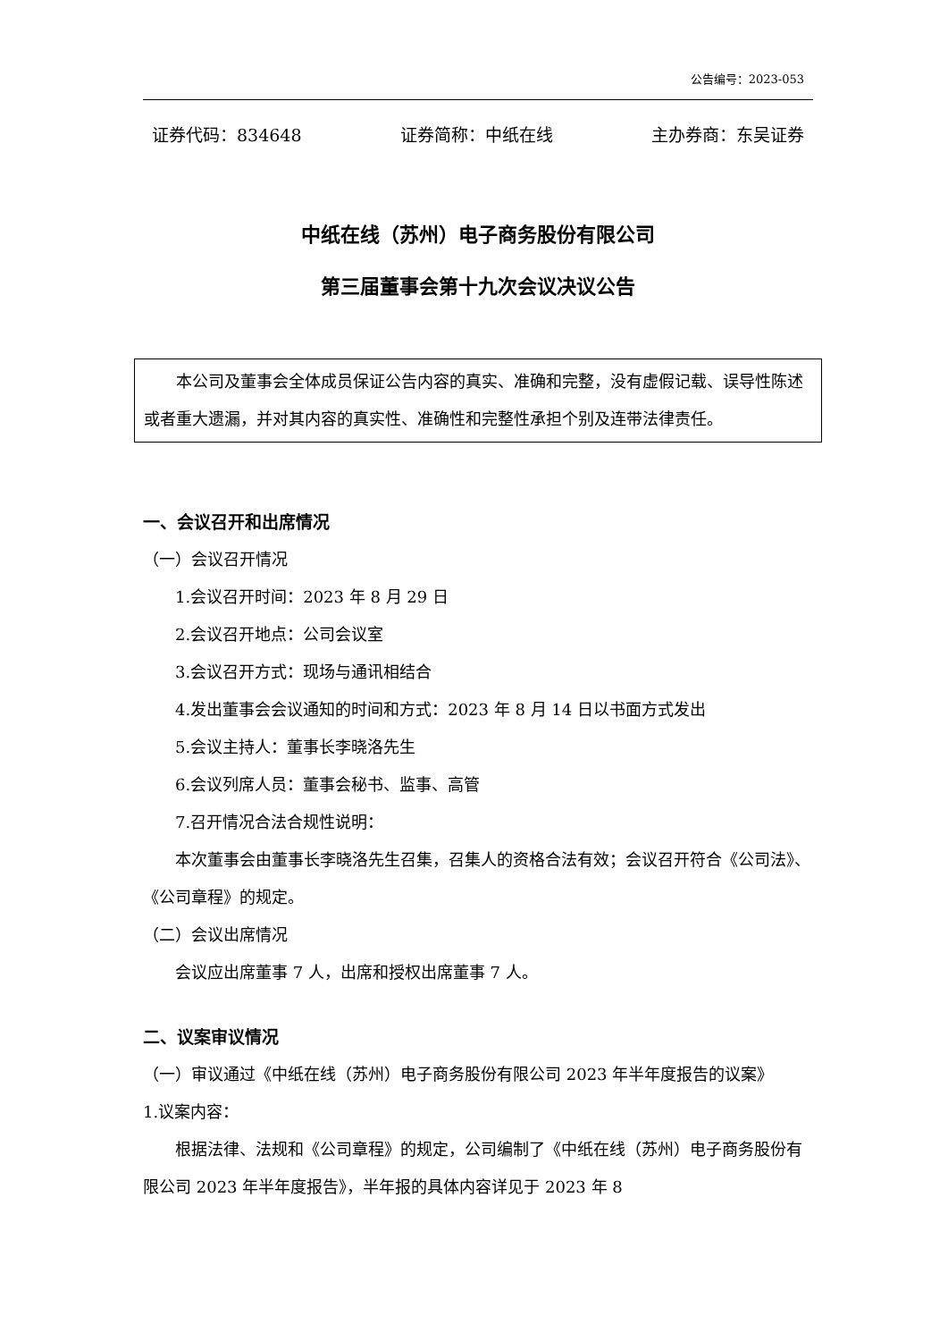公告编号：2023-053
证券代码：834648 证券简称：中纸在线 主办券商：东吴证券
中纸在线（苏州）电子商务股份有限公司
第三届董事会第十九次会议决议公告
本公司及董事会全体成员保证公告内容的真实、准确和完整，没有虚假记载、误导性陈述或者重大遗漏，并对其内容的真实性、准确性和完整性承担个别及连带法律责任。
一、会议召开和出席情况
（一）会议召开情况
1.会议召开时间：2023 年 8 月 29 日
2.会议召开地点：公司会议室
3.会议召开方式：现场与通讯相结合
4.发出董事会会议通知的时间和方式：2023 年 8 月 14 日以书面方式发出
5.会议主持人：董事长李晓洛先生
6.会议列席人员：董事会秘书、监事、高管
7.召开情况合法合规性说明：
本次董事会由董事长李晓洛先生召集，召集人的资格合法有效；会议召开符合《公司法》、《公司章程》的规定。
（二）会议出席情况
会议应出席董事 7 人，出席和授权出席董事 7 人。
二、议案审议情况
（一）审议通过《中纸在线（苏州）电子商务股份有限公司 2023 年半年度报告的议案》
1.议案内容：
根据法律、法规和《公司章程》的规定，公司编制了《中纸在线（苏州）电子商务股份有限公司 2023 年半年度报告》，半年报的具体内容详见于 2023 年 8